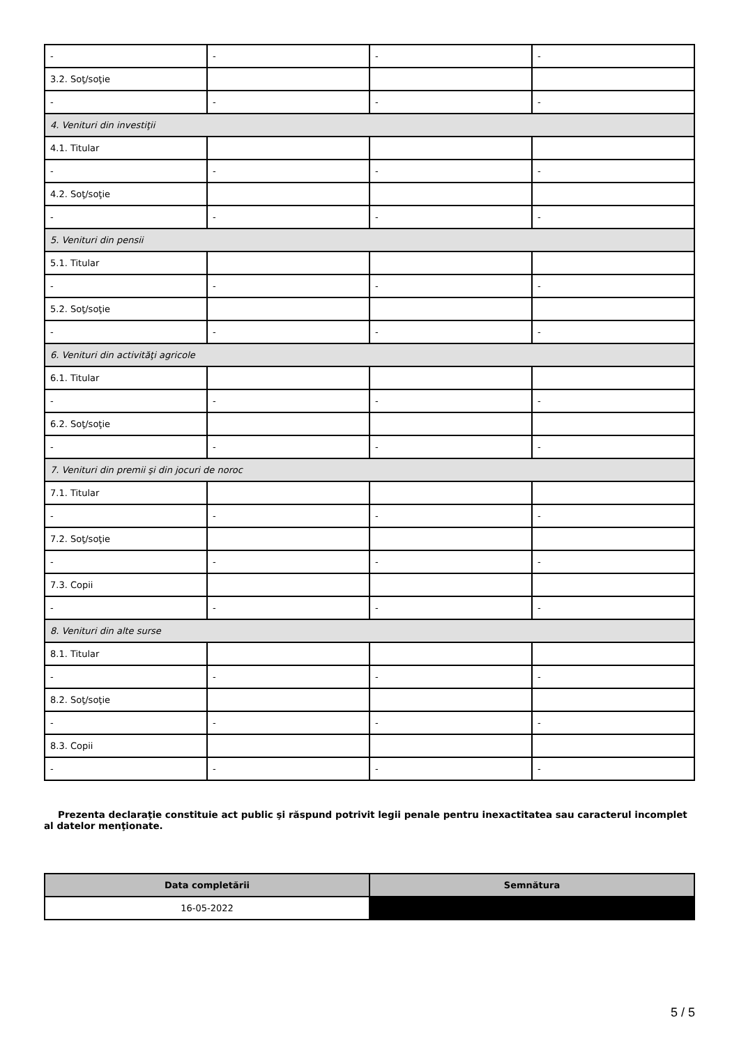| - | - | - | - |
| 3.2. Soţ/soţie | | | |
| - | - | - | - |
| 4. Venituri din investiţii | | | |
| 4.1. Titular | | | |
| - | - | - | - |
| 4.2. Soţ/soţie | | | |
| - | - | - | - |
| 5. Venituri din pensii | | | |
| 5.1. Titular | | | |
| - | - | - | - |
| 5.2. Soţ/soţie | | | |
| - | - | - | - |
| 6. Venituri din activităţi agricole | | | |
| 6.1. Titular | | | |
| - | - | - | - |
| 6.2. Soţ/soţie | | | |
| - | - | - | - |
| 7. Venituri din premii şi din jocuri de noroc | | | |
| 7.1. Titular | | | |
| - | - | - | - |
| 7.2. Soţ/soţie | | | |
| - | - | - | - |
| 7.3. Copii | | | |
| - | - | - | - |
| 8. Venituri din alte surse | | | |
| 8.1. Titular | | | |
| - | - | - | - |
| 8.2. Soţ/soţie | | | |
| - | - | - | - |
| 8.3. Copii | | | |
| - | - | - | - |
Prezenta declaraţie constituie act public şi răspund potrivit legii penale pentru inexactitatea sau caracterul incomplet al datelor menţionate.
| Data completării | Semnătura |
| --- | --- |
| 16-05-2022 | |
5 / 5